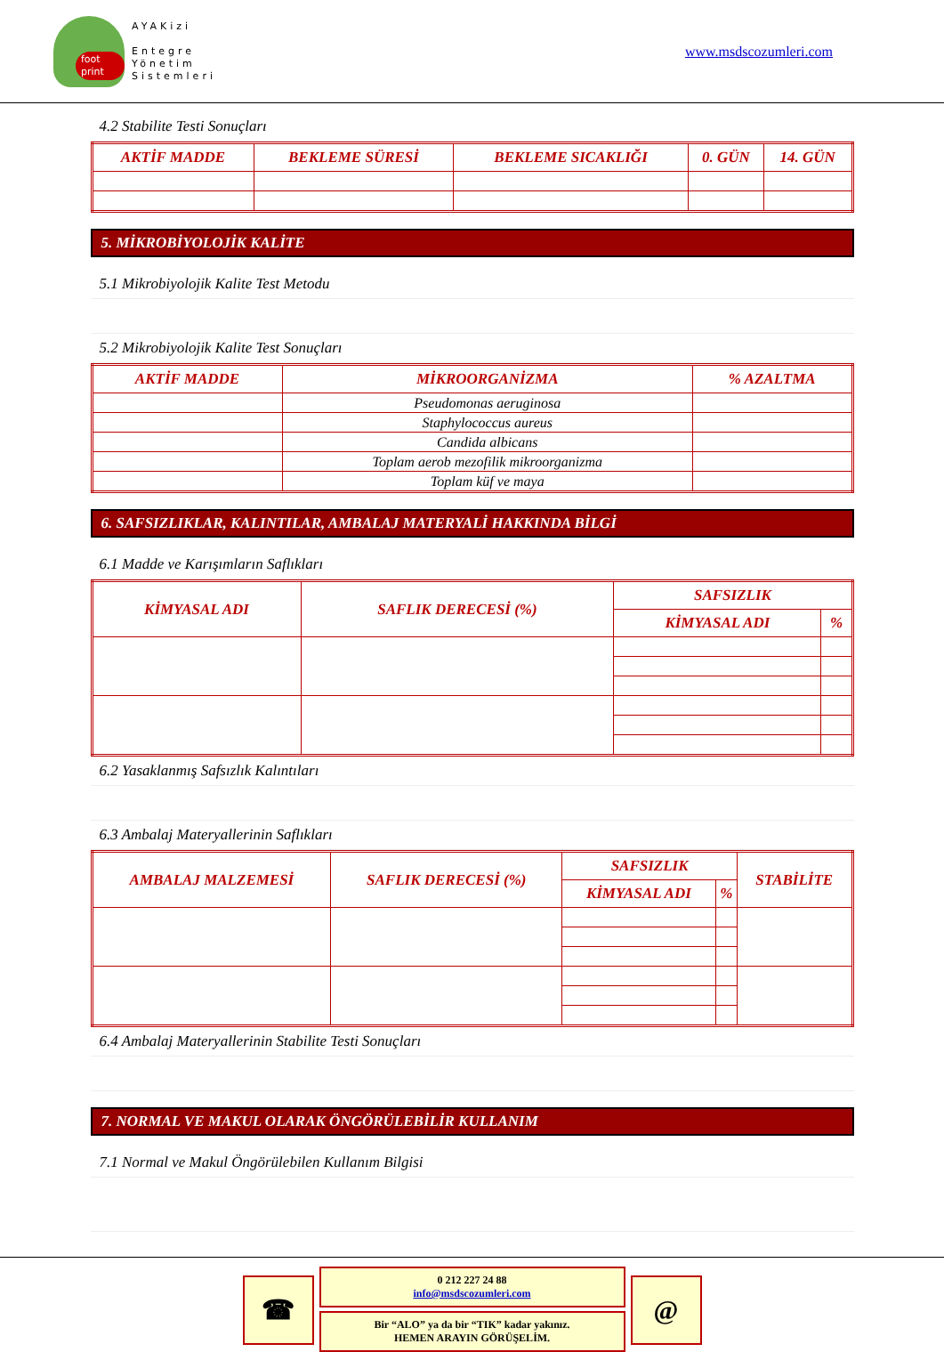foot print
AYAKizi
Entegre
Yönetim
Sistemleri
www.msdscozumleri.com
4.2 Stabilite Testi Sonuçları
| AKTİF MADDE | BEKLEME SÜRESİ | BEKLEME SICAKLIĞI | 0. GÜN | 14. GÜN |
| --- | --- | --- | --- | --- |
5. MİKROBİYOLOJİK KALİTE
5.1 Mikrobiyolojik Kalite Test Metodu
5.2 Mikrobiyolojik Kalite Test Sonuçları
| AKTİF MADDE | MİKROORGANİZMA | % AZALTMA |
| --- | --- | --- |
| | Pseudomonas aeruginosa | |
| | Staphylococcus aureus | |
| | Candida albicans | |
| | Toplam aerob mezofilik mikroorganizma | |
| | Toplam küf ve maya | |
6. SAFSIZLIKLAR, KALINTILAR, AMBALAJ MATERYALİ HAKKINDA BİLGİ
6.1 Madde ve Karışımların Saflıkları
| KİMYASAL ADI | SAFLIK DERECESİ (%) | SAFSIZLIK | |
| --- | --- | --- | --- |
| | | KİMYASAL ADI | % |
6.2 Yasaklanmış Safsızlık Kalıntıları
6.3 Ambalaj Materyallerinin Saflıkları
| AMBALAJ MALZEMESİ | SAFLIK DERECESİ (%) | SAFSIZLIK | | STABİLİTE |
| --- | --- | --- | --- | --- |
| | | KİMYASAL ADI | % | |
6.4 Ambalaj Materyallerinin Stabilite Testi Sonuçları
7. NORMAL VE MAKUL OLARAK ÖNGÖRÜLEBİLİR KULLANIM
7.1 Normal ve Makul Öngörülebilen Kullanım Bilgisi
☎
0 212 227 24 88
info@msdscozumleri.com
Bir “ALO” ya da bir “TIK” kadar yakınız.
HEMEN ARAYIN GÖRÜŞELİM.
@